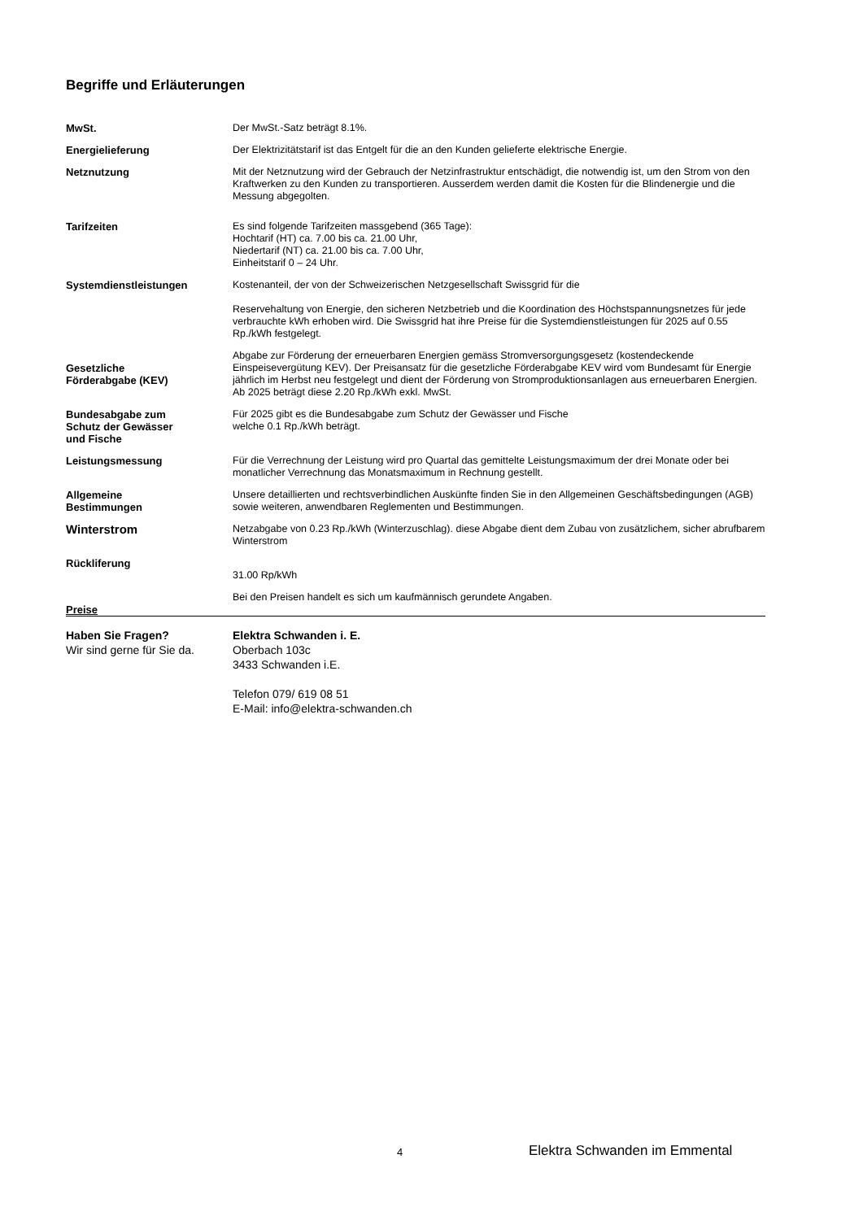Begriffe und Erläuterungen
MwSt. Der MwSt.-Satz beträgt 8.1%.
Energielieferung Der Elektrizitätstarif ist das Entgelt für die an den Kunden gelieferte elektrische Energie.
Netznutzung Mit der Netznutzung wird der Gebrauch der Netzinfrastruktur entschädigt, die notwendig ist, um den Strom von den Kraftwerken zu den Kunden zu transportieren. Ausserdem werden damit die Kosten für die Blindenergie und die Messung abgegolten.
Tarifzeiten Es sind folgende Tarifzeiten massgebend (365 Tage):
Hochtarif (HT) ca. 7.00 bis ca. 21.00 Uhr,
Niedertarif (NT) ca. 21.00 bis ca. 7.00 Uhr,
Einheitstarif 0 – 24 Uhr.
Systemdienstleistungen Kostenanteil, der von der Schweizerischen Netzgesellschaft Swissgrid für die
Reservehaltung von Energie, den sicheren Netzbetrieb und die Koordination des Höchstspannungsnetzes für jede verbrauchte kWh erhoben wird. Die Swissgrid hat ihre Preise für die Systemdienstleistungen für 2025 auf 0.55 Rp./kWh festgelegt.
Gesetzliche
Förderabgabe (KEV)
Abgabe zur Förderung der erneuerbaren Energien gemäss Stromversorgungsgesetz (kostendeckende Einspeisevergütung KEV). Der Preisansatz für die gesetzliche Förderabgabe KEV wird vom Bundesamt für Energie jährlich im Herbst neu festgelegt und dient der Förderung von Stromproduktionsanlagen aus erneuerbaren Energien. Ab 2025 beträgt diese 2.20 Rp./kWh exkl. MwSt.
Bundesabgabe zum
Schutz der Gewässer
und Fische
Für 2025 gibt es die Bundesabgabe zum Schutz der Gewässer und Fische
welche 0.1 Rp./kWh beträgt.
Leistungsmessung Für die Verrechnung der Leistung wird pro Quartal das gemittelte Leistungsmaximum der drei Monate oder bei monatlicher Verrechnung das Monatsmaximum in Rechnung gestellt.
Allgemeine
Bestimmungen
Unsere detaillierten und rechtsverbindlichen Auskünfte finden Sie in den Allgemeinen Geschäftsbedingungen (AGB) sowie weiteren, anwendbaren Reglementen und Bestimmungen.
Winterstrom
Netzabgabe von 0.23 Rp./kWh (Winterzuschlag). diese Abgabe dient dem Zubau von zusätzlichem, sicher abrufbarem Winterstrom
Rückliferung
31.00 Rp/kWh
Preise Bei den Preisen handelt es sich um kaufmännisch gerundete Angaben.
Haben Sie Fragen?
Wir sind gerne für Sie da.
Elektra Schwanden i. E.
Oberbach 103c
3433 Schwanden i.E.
Telefon 079/ 619 08 51
E-Mail: info@elektra-schwanden.ch
4 Elektra Schwanden im Emmental